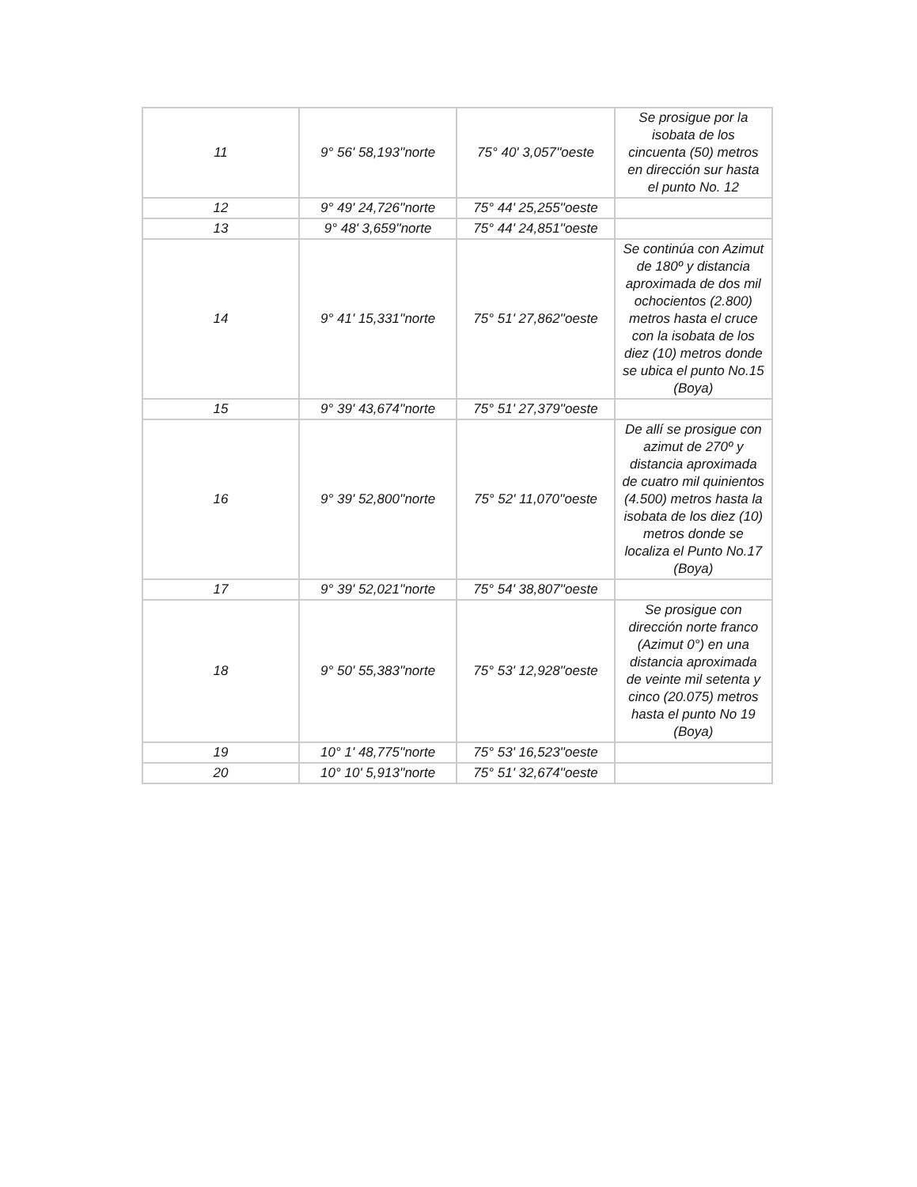| 11 | 9° 56' 58,193''norte | 75° 40' 3,057''oeste | Se prosigue por la isobata de los cincuenta (50) metros en dirección sur hasta el punto No. 12 |
| 12 | 9° 49' 24,726''norte | 75° 44' 25,255''oeste | |
| 13 | 9° 48' 3,659''norte | 75° 44' 24,851''oeste | |
| 14 | 9° 41' 15,331''norte | 75° 51' 27,862''oeste | Se continúa con Azimut de 180º y distancia aproximada de dos mil ochocientos (2.800) metros hasta el cruce con la isobata de los diez (10) metros donde se ubica el punto No.15 (Boya) |
| 15 | 9° 39' 43,674''norte | 75° 51' 27,379''oeste | |
| 16 | 9° 39' 52,800''norte | 75° 52' 11,070''oeste | De allí se prosigue con azimut de 270º y distancia aproximada de cuatro mil quinientos (4.500) metros hasta la isobata de los diez (10) metros donde se localiza el Punto No.17 (Boya) |
| 17 | 9° 39' 52,021''norte | 75° 54' 38,807''oeste | |
| 18 | 9° 50' 55,383''norte | 75° 53' 12,928''oeste | Se prosigue con dirección norte franco (Azimut 0°) en una distancia aproximada de veinte mil setenta y cinco (20.075) metros hasta el punto No 19 (Boya) |
| 19 | 10° 1' 48,775''norte | 75° 53' 16,523''oeste | |
| 20 | 10° 10' 5,913''norte | 75° 51' 32,674''oeste | |